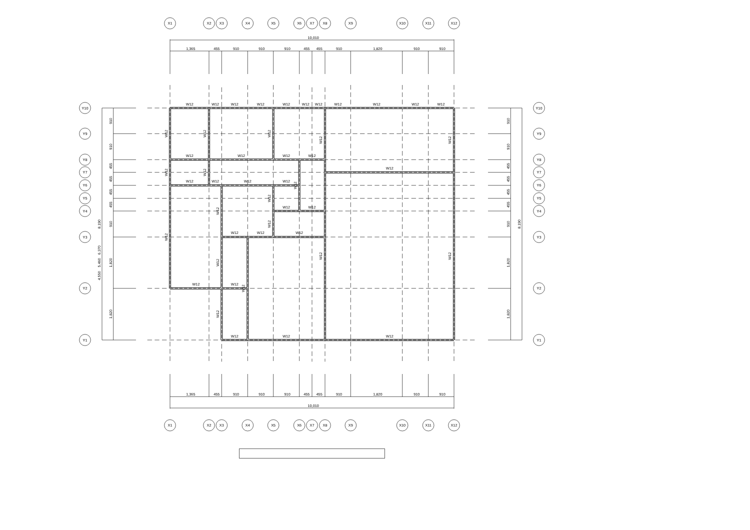X1
X2
X3
X4
X5
X6
X7
X8
X9
X10
X11
X12
10,010
1,365
455
910
910
910
455
455
910
1,820
910
910
1,365
455
910
910
910
455
455
910
1,820
910
910
10,010
X1
X2
X3
X4
X5
X6
X7
X8
X9
X10
X11
X12
Y10
Y9
Y8
Y7
Y6
Y5
Y4
Y3
Y2
Y1
Y10
Y9
Y8
Y7
Y6
Y5
Y4
Y3
Y2
Y1
W12
W12
W12
W12
W12
W12
W12
W12
W12
W12
W12
W12
W12
W12
W12
W12
W12
W12
W12
W12
W12
W12
W12
W12
W12
W12
W12
W12
W12
W12
W12
W12
W12
W12
W12
W12
W12
W12
W12
W12
W12
W12
W12
W12
W12
W12
W12
910
910
455
455
455
455
910
1,820
1,820
8,190
6,370
5,460
4,550
910
910
455
455
455
455
910
1,820
1,820
8,190